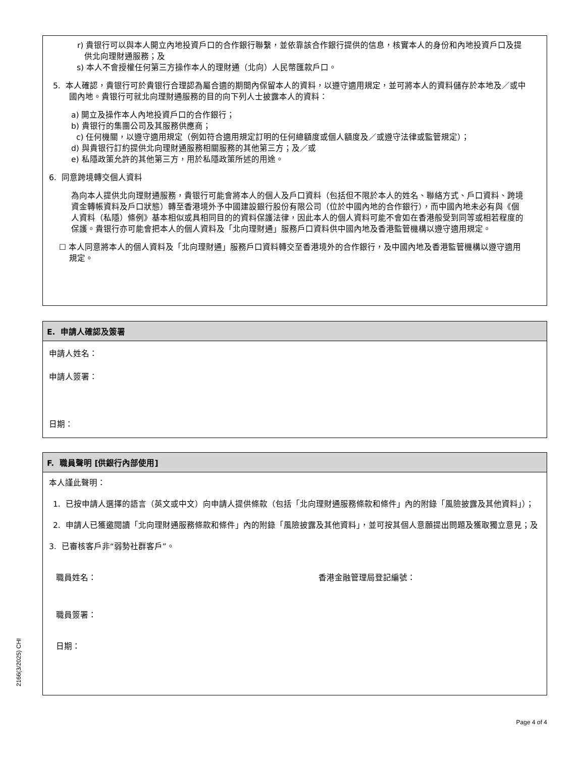r) 貴银行可以與本人開立內地投資戶口的合作銀行聯繫，並依靠該合作銀行提供的信息，核實本人的身份和內地投資戶口及提供北向理財通服務；及
s) 本人不會授權任何第三方操作本人的理財通（北向）人民幣匯款戶口。
5. 本人確認，貴银行可於貴银行合理認為屬合適的期間內保留本人的資料，以遵守適用規定，並可將本人的資料儲存於本地及／或中國內地。貴银行可就北向理財通服務的目的向下列人士披露本人的資料：
a) 開立及操作本人內地投資戶口的合作銀行；
b) 貴银行的集團公司及其服務供應商；
c) 任何機關，以遵守適用規定（例如符合適用規定訂明的任何總額度或個人額度及／或遵守法律或監管規定）；
d) 與貴银行訂約提供北向理財通服務相關服務的其他第三方；及／或
e) 私隱政策允許的其他第三方，用於私隱政策所述的用途。
6. 同意跨境轉交個人資料
為向本人提供北向理財通服務，貴银行可能會將本人的個人及戶口資料（包括但不限於本人的姓名、聯絡方式、戶口資料、跨境資金轉帳資料及戶口狀態）轉至香港境外予中國建設銀行股份有限公司（位於中國內地的合作銀行），而中國內地未必有與《個人資料（私隱）條例》基本相似或具相同目的的資料保護法律，因此本人的個人資料可能不會如在香港般受到同等或相若程度的保護。貴银行亦可能會把本人的個人資料及「北向理財通」服務戶口資料供中國內地及香港監管機構以遵守適用規定。
☐ 本人同意將本人的個人資料及「北向理財通」服務戶口資料轉交至香港境外的合作銀行，及中國內地及香港監管機構以遵守適用規定。
E. 申請人確認及簽署
申請人姓名：
申請人簽署：
日期：
F. 職員聲明 [供銀行內部使用]
本人謹此聲明：
1. 已按申請人選擇的語言（英文或中文）向申請人提供條款（包括「北向理財通服務條款和條件」內的附錄「風險披露及其他資料」）；
2. 申請人已獲邀閱讀「北向理財通服務條款和條件」內的附錄「風險披露及其他資料」，並可按其個人意願提出問題及獲取獨立意見；及
3. 已審核客戶非“弱勢社群客戶”。
職員姓名： 香港金融管理局登記編號：
職員簽署：
日期：
2166(3/2025) CHI
Page 4 of 4